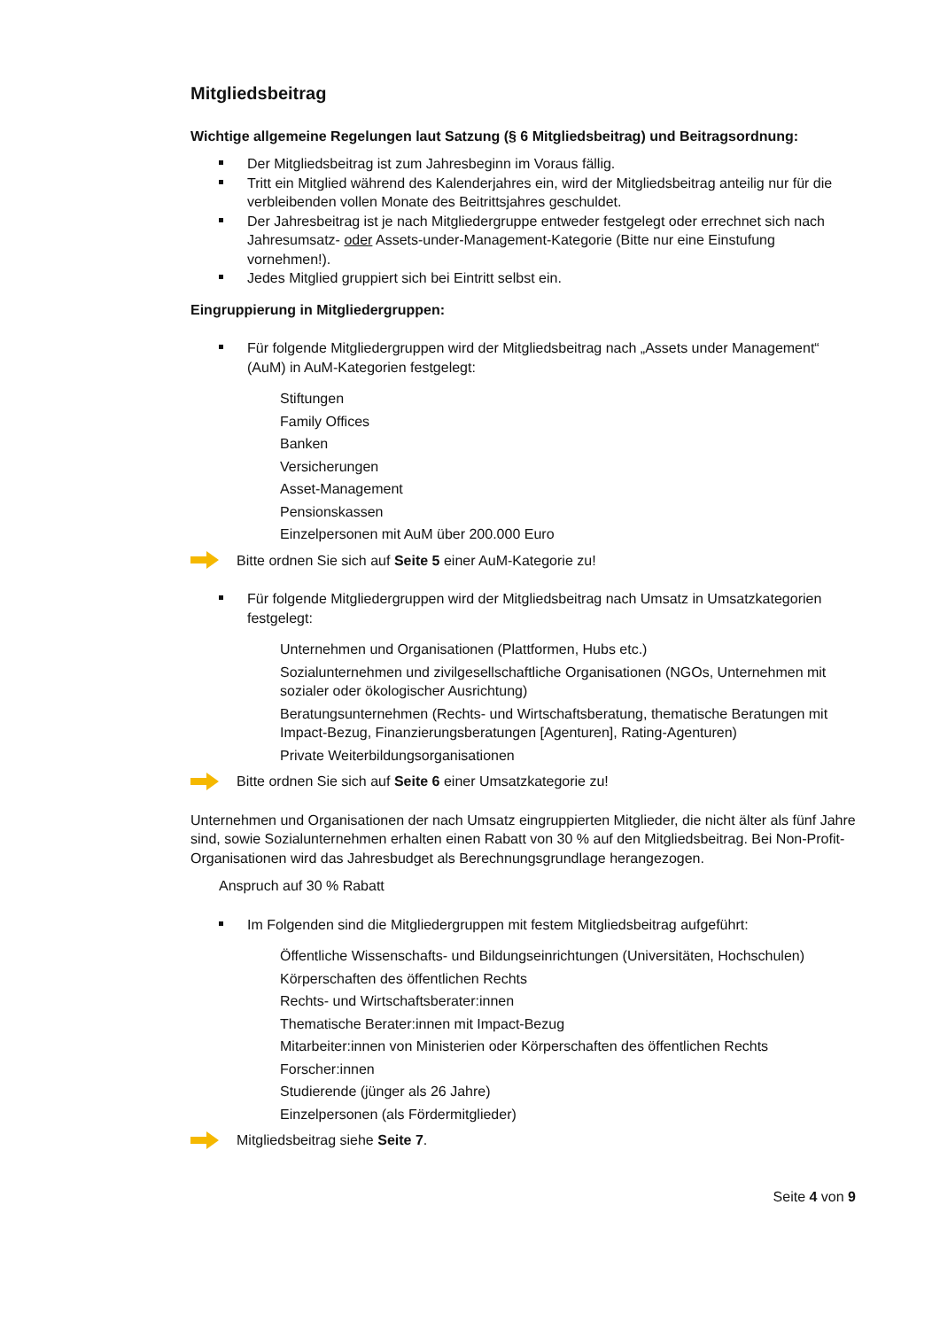Mitgliedsbeitrag
Wichtige allgemeine Regelungen laut Satzung (§ 6 Mitgliedsbeitrag) und Beitragsordnung:
Der Mitgliedsbeitrag ist zum Jahresbeginn im Voraus fällig.
Tritt ein Mitglied während des Kalenderjahres ein, wird der Mitgliedsbeitrag anteilig nur für die verbleibenden vollen Monate des Beitrittsjahres geschuldet.
Der Jahresbeitrag ist je nach Mitgliedergruppe entweder festgelegt oder errechnet sich nach Jahresumsatz- oder Assets-under-Management-Kategorie (Bitte nur eine Einstufung vornehmen!).
Jedes Mitglied gruppiert sich bei Eintritt selbst ein.
Eingruppierung in Mitgliedergruppen:
Für folgende Mitgliedergruppen wird der Mitgliedsbeitrag nach „Assets under Management“ (AuM) in AuM-Kategorien festgelegt:
Stiftungen
Family Offices
Banken
Versicherungen
Asset-Management
Pensionskassen
Einzelpersonen mit AuM über 200.000 Euro
Bitte ordnen Sie sich auf Seite 5 einer AuM-Kategorie zu!
Für folgende Mitgliedergruppen wird der Mitgliedsbeitrag nach Umsatz in Umsatzkategorien festgelegt:
Unternehmen und Organisationen (Plattformen, Hubs etc.)
Sozialunternehmen und zivilgesellschaftliche Organisationen (NGOs, Unternehmen mit sozialer oder ökologischer Ausrichtung)
Beratungsunternehmen (Rechts- und Wirtschaftsberatung, thematische Beratungen mit Impact-Bezug, Finanzierungsberatungen [Agenturen], Rating-Agenturen)
Private Weiterbildungsorganisationen
Bitte ordnen Sie sich auf Seite 6 einer Umsatzkategorie zu!
Unternehmen und Organisationen der nach Umsatz eingruppierten Mitglieder, die nicht älter als fünf Jahre sind, sowie Sozialunternehmen erhalten einen Rabatt von 30 % auf den Mitgliedsbeitrag. Bei Non-Profit-Organisationen wird das Jahresbudget als Berechnungsgrundlage herangezogen.
Anspruch auf 30 % Rabatt
Im Folgenden sind die Mitgliedergruppen mit festem Mitgliedsbeitrag aufgeführt:
Öffentliche Wissenschafts- und Bildungseinrichtungen (Universitäten, Hochschulen)
Körperschaften des öffentlichen Rechts
Rechts- und Wirtschaftsberater:innen
Thematische Berater:innen mit Impact-Bezug
Mitarbeiter:innen von Ministerien oder Körperschaften des öffentlichen Rechts
Forscher:innen
Studierende (jünger als 26 Jahre)
Einzelpersonen (als Fördermitglieder)
Mitgliedsbeitrag siehe Seite 7.
Seite 4 von 9